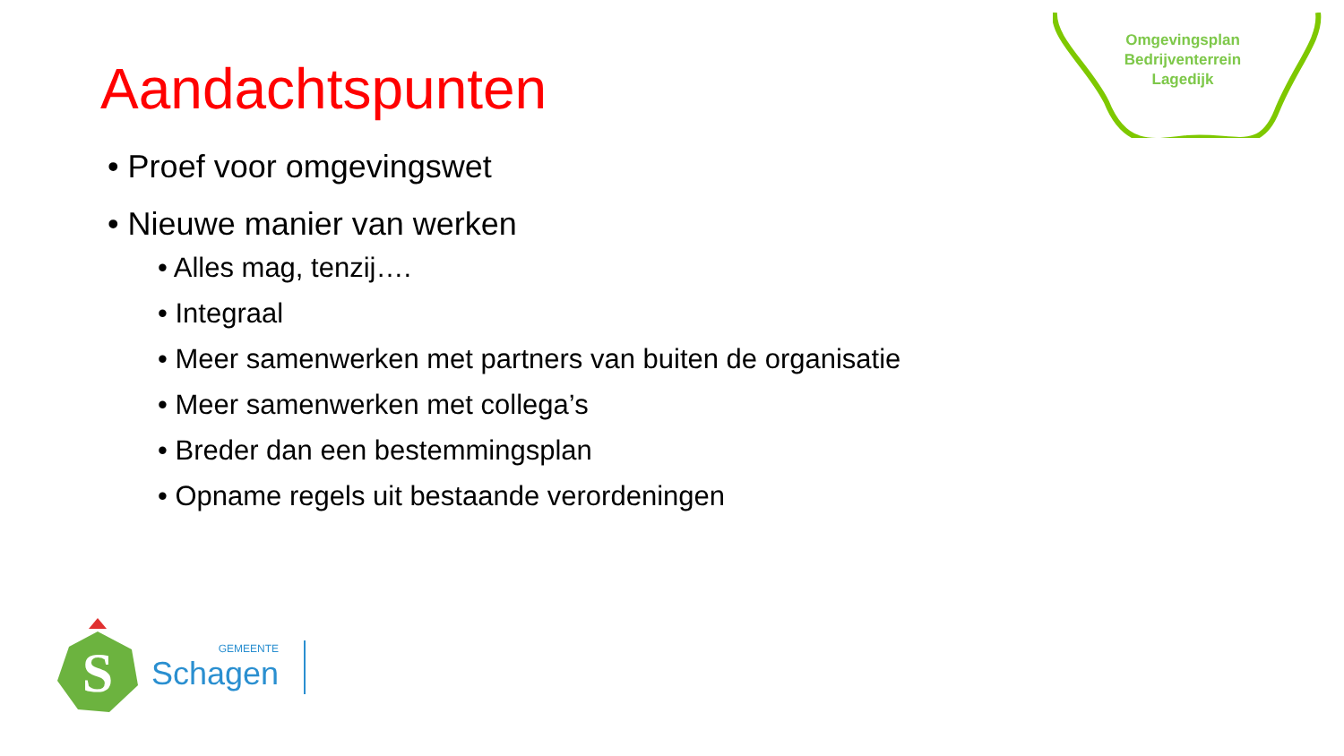Omgevingsplan
Bedrijventerrein
Lagedijk
Aandachtspunten
• Proef voor omgevingswet
• Nieuwe manier van werken
• Alles mag, tenzij….
• Integraal
• Meer samenwerken met partners van buiten de organisatie
• Meer samenwerken met collega’s
• Breder dan een bestemmingsplan
• Opname regels uit bestaande verordeningen
S
GEMEENTE
Schagen